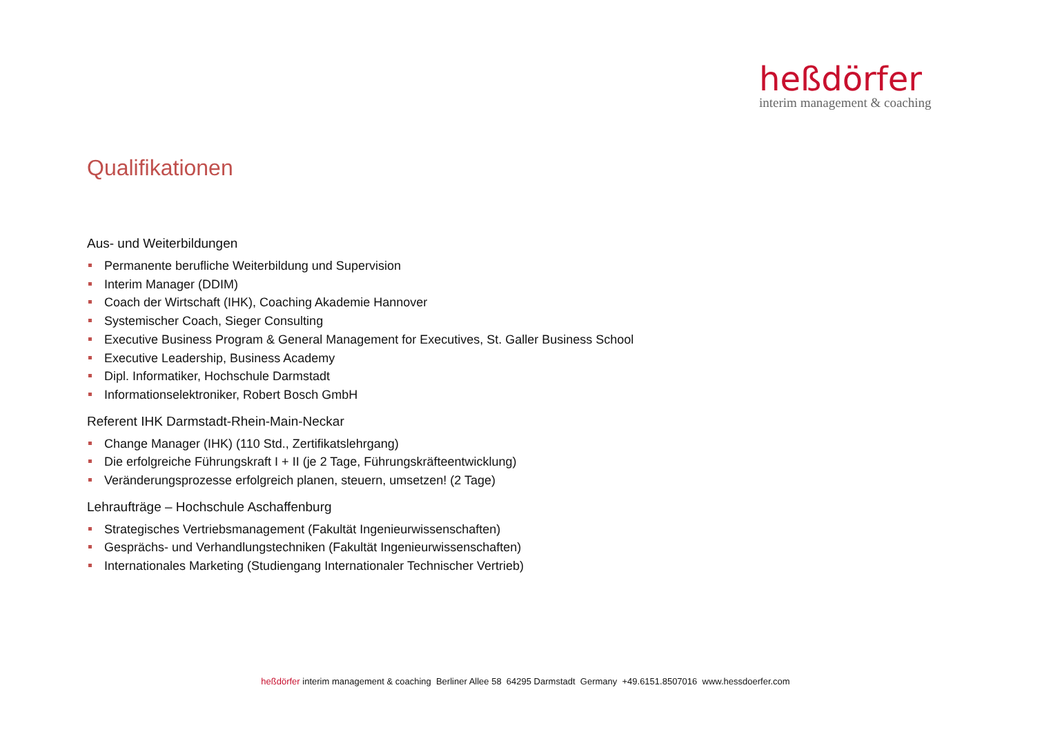heßdörfer
interim management & coaching
Qualifikationen
Aus- und Weiterbildungen
Permanente berufliche Weiterbildung und Supervision
Interim Manager (DDIM)
Coach der Wirtschaft (IHK), Coaching Akademie Hannover
Systemischer Coach, Sieger Consulting
Executive Business Program & General Management for Executives, St. Galler Business School
Executive Leadership, Business Academy
Dipl. Informatiker, Hochschule Darmstadt
Informationselektroniker, Robert Bosch GmbH
Referent IHK Darmstadt-Rhein-Main-Neckar
Change Manager (IHK) (110 Std., Zertifikatslehrgang)
Die erfolgreiche Führungskraft I + II (je 2 Tage, Führungskräfteentwicklung)
Veränderungsprozesse erfolgreich planen, steuern, umsetzen! (2 Tage)
Lehraufträge – Hochschule Aschaffenburg
Strategisches Vertriebsmanagement (Fakultät Ingenieurwissenschaften)
Gesprächs- und Verhandlungstechniken (Fakultät Ingenieurwissenschaften)
Internationales Marketing (Studiengang Internationaler Technischer Vertrieb)
heßdörfer interim management & coaching Berliner Allee 58 64295 Darmstadt Germany +49.6151.8507016 www.hessdoerfer.com